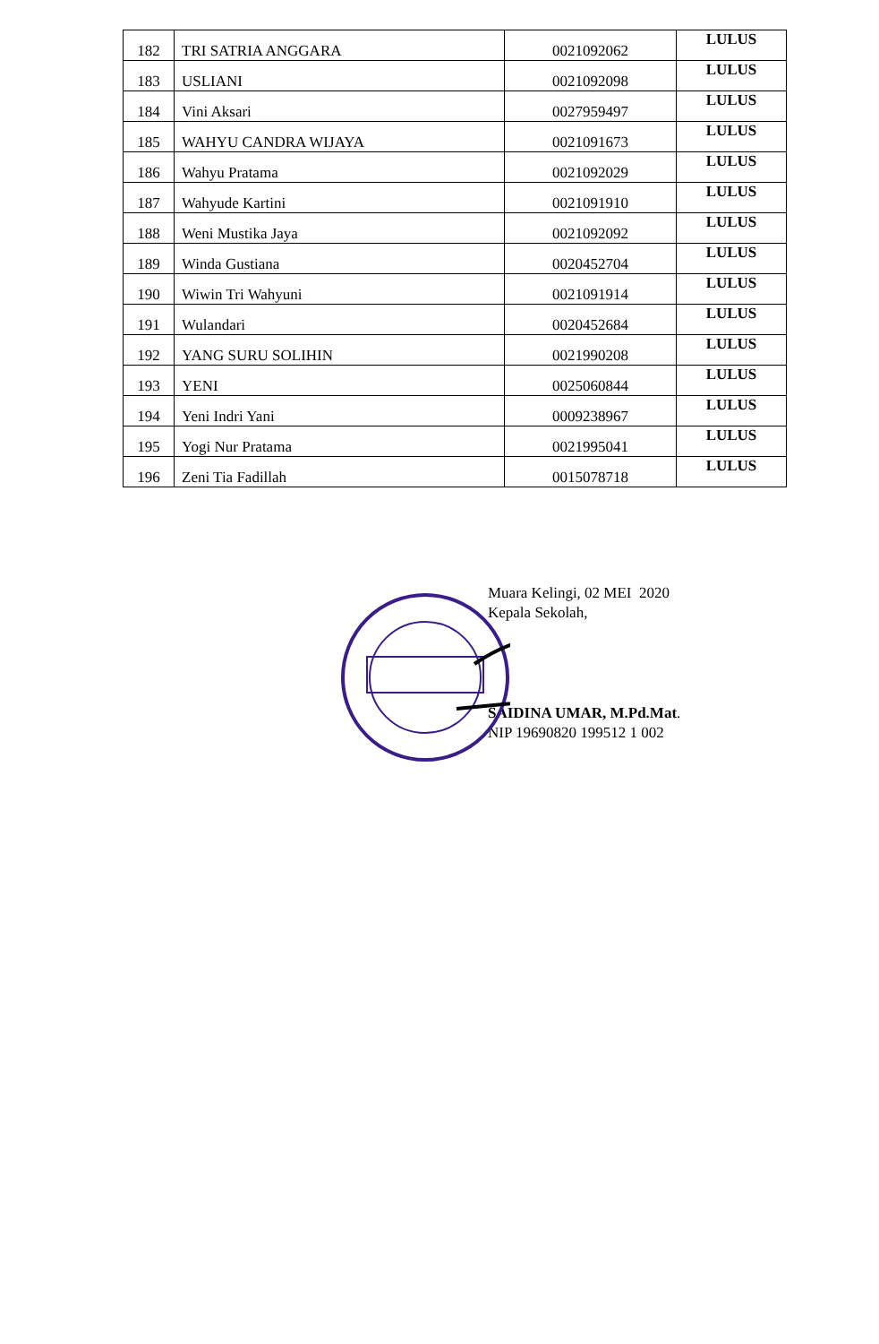| 182 | TRI SATRIA ANGGARA | 0021092062 | LULUS |
| 183 | USLIANI | 0021092098 | LULUS |
| 184 | Vini Aksari | 0027959497 | LULUS |
| 185 | WAHYU CANDRA WIJAYA | 0021091673 | LULUS |
| 186 | Wahyu Pratama | 0021092029 | LULUS |
| 187 | Wahyude Kartini | 0021091910 | LULUS |
| 188 | Weni Mustika Jaya | 0021092092 | LULUS |
| 189 | Winda Gustiana | 0020452704 | LULUS |
| 190 | Wiwin Tri Wahyuni | 0021091914 | LULUS |
| 191 | Wulandari | 0020452684 | LULUS |
| 192 | YANG SURU SOLIHIN | 0021990208 | LULUS |
| 193 | YENI | 0025060844 | LULUS |
| 194 | Yeni Indri Yani | 0009238967 | LULUS |
| 195 | Yogi Nur Pratama | 0021995041 | LULUS |
| 196 | Zeni Tia Fadillah | 0015078718 | LULUS |
Muara Kelingi, 02 MEI 2020
Kepala Sekolah,
SAIDINA UMAR, M.Pd.Mat.
NIP 19690820 199512 1 002